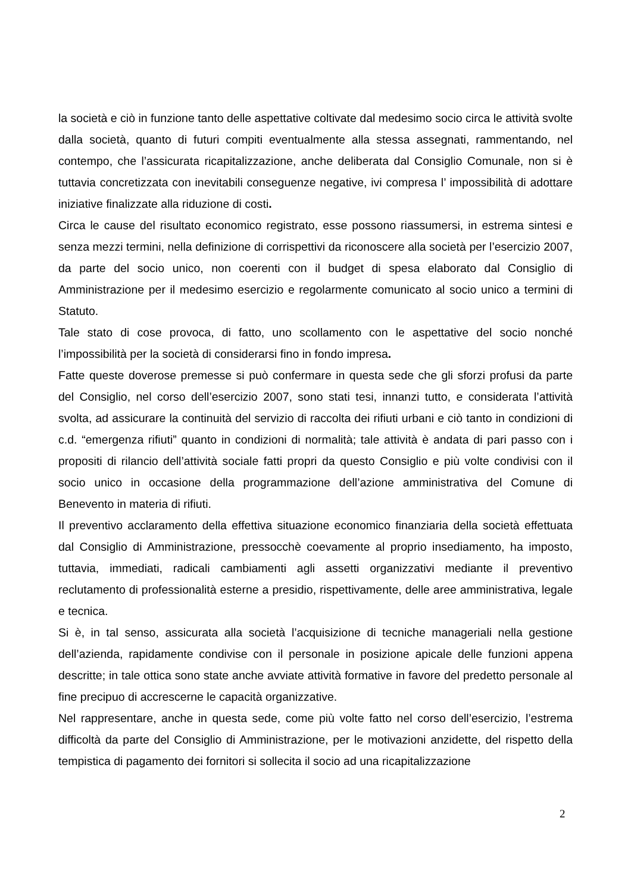la società e ciò in funzione tanto delle aspettative coltivate dal medesimo socio circa le attività svolte dalla società, quanto di futuri compiti eventualmente alla stessa assegnati, rammentando, nel contempo, che l’assicurata ricapitalizzazione, anche deliberata dal Consiglio Comunale, non si è tuttavia concretizzata con inevitabili conseguenze negative, ivi compresa l’ impossibilità di adottare iniziative finalizzate alla riduzione di costi.
Circa le cause del risultato economico registrato, esse possono riassumersi, in estrema sintesi e senza mezzi termini, nella definizione di corrispettivi da riconoscere alla società per l’esercizio 2007, da parte del socio unico, non coerenti con il budget di spesa elaborato dal Consiglio di Amministrazione per il medesimo esercizio e regolarmente comunicato al socio unico a termini di Statuto.
Tale stato di cose provoca, di fatto, uno scollamento con le aspettative del socio nonché l’impossibilità per la società di considerarsi fino in fondo impresa.
Fatte queste doverose premesse si può confermare in questa sede che gli sforzi profusi da parte del Consiglio, nel corso dell’esercizio 2007, sono stati tesi, innanzi tutto, e considerata l’attività svolta, ad assicurare la continuità del servizio di raccolta dei rifiuti urbani e ciò tanto in condizioni di c.d. “emergenza rifiuti” quanto in condizioni di normalità; tale attività è andata di pari passo con i propositi di rilancio dell’attività sociale fatti propri da questo Consiglio e più volte condivisi con il socio unico in occasione della programmazione dell’azione amministrativa del Comune di Benevento in materia di rifiuti.
Il preventivo acclaramento della effettiva situazione economico finanziaria della società effettuata dal Consiglio di Amministrazione, pressocchè coevamente al proprio insediamento, ha imposto, tuttavia, immediati, radicali cambiamenti agli assetti organizzativi mediante il preventivo reclutamento di professionalità esterne a presidio, rispettivamente, delle aree amministrativa, legale e tecnica.
Si è, in tal senso, assicurata alla società l’acquisizione di tecniche manageriali nella gestione dell’azienda, rapidamente condivise con il personale in posizione apicale delle funzioni appena descritte; in tale ottica sono state anche avviate attività formative in favore del predetto personale al fine precipuo di accrescerne le capacità organizzative.
Nel rappresentare, anche in questa sede, come più volte fatto nel corso dell’esercizio, l’estrema difficoltà da parte del Consiglio di Amministrazione, per le motivazioni anzidette, del rispetto della tempistica di pagamento dei fornitori si sollecita il socio ad una ricapitalizzazione
2